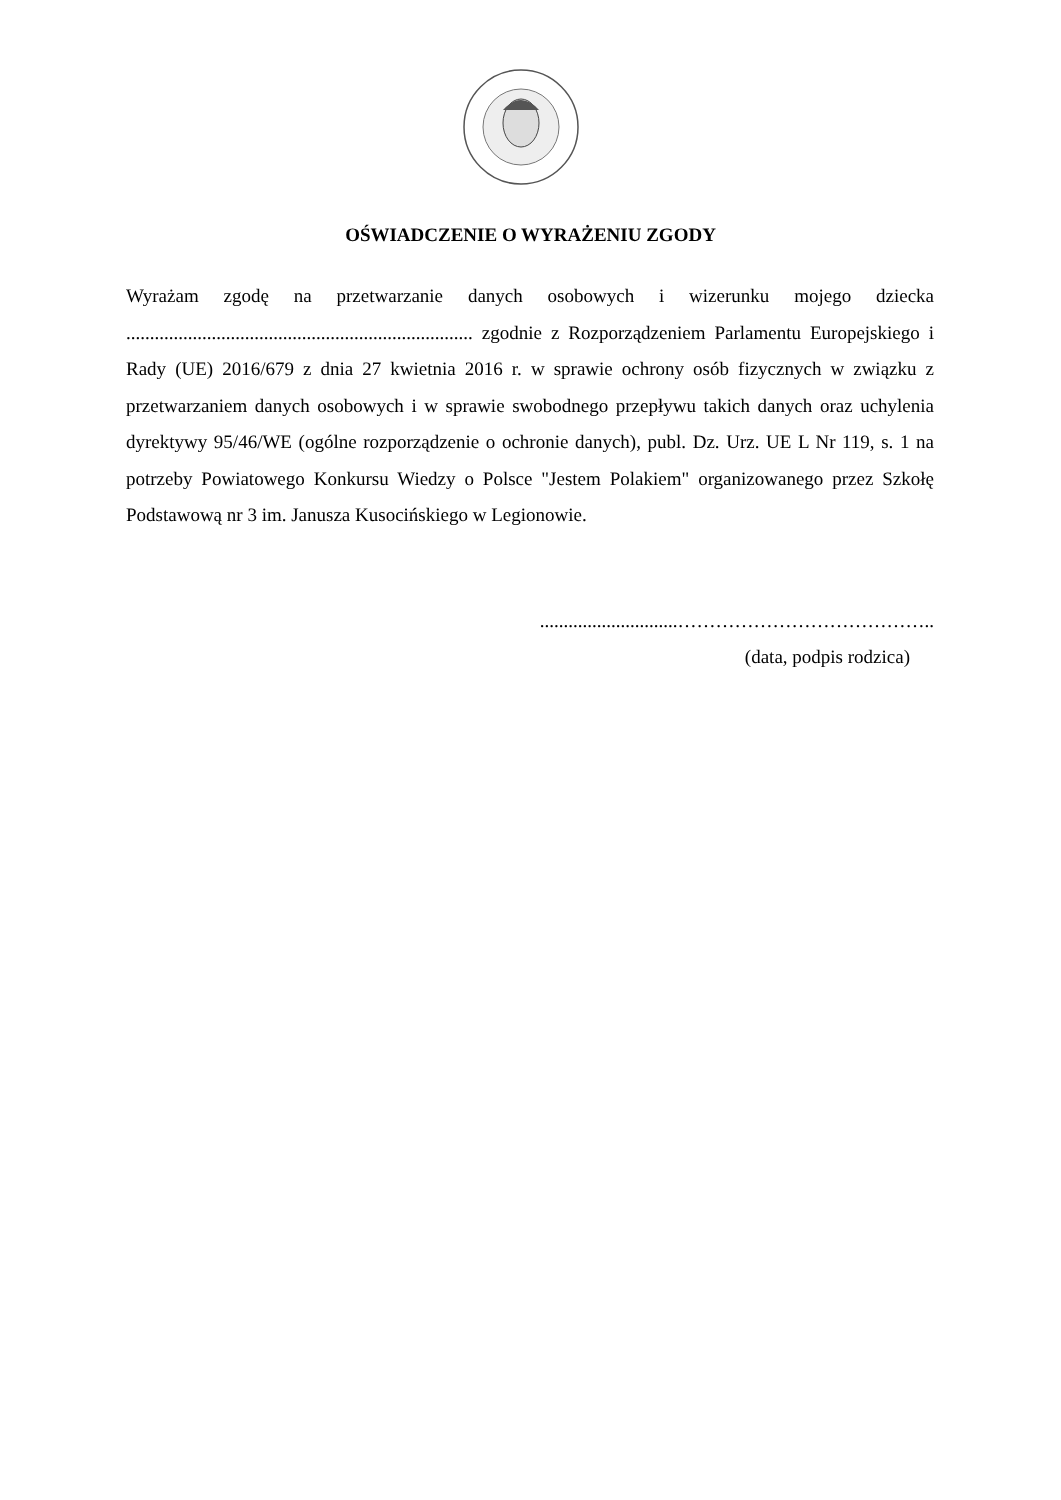OŚWIADCZENIE O WYRAŻENIU ZGODY
Wyrażam zgodę na przetwarzanie danych osobowych i wizerunku mojego dziecka ......................................................................... zgodnie z Rozporządzeniem Parlamentu Europejskiego i Rady (UE) 2016/679 z dnia 27 kwietnia 2016 r. w sprawie ochrony osób fizycznych w związku z przetwarzaniem danych osobowych i w sprawie swobodnego przepływu takich danych oraz uchylenia dyrektywy 95/46/WE (ogólne rozporządzenie o ochronie danych), publ. Dz. Urz. UE L Nr 119, s. 1 na potrzeby Powiatowego Konkursu Wiedzy o Polsce "Jestem Polakiem" organizowanego przez Szkołę Podstawową nr 3 im. Janusza Kusocińskiego w Legionowie.
.............................…………………………………..
(data, podpis rodzica)